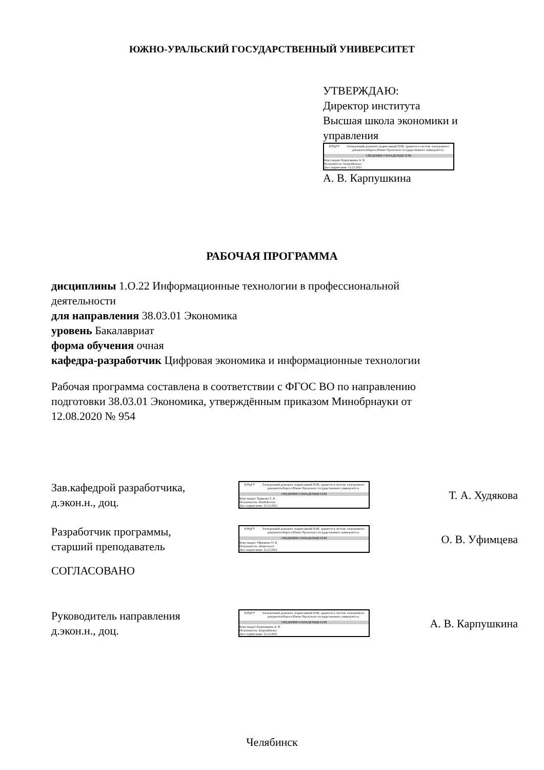ЮЖНО-УРАЛЬСКИЙ ГОСУДАРСТВЕННЫЙ УНИВЕРСИТЕТ
УТВЕРЖДАЮ:
Директор института
Высшая школа экономики и управления
ЮУрГУ Электронный документ, подписанный ПЭП, хранится в системе электронного документооборота Южно-Уральского государственного университета
СВЕДЕНИЯ О ВЛАДЕЛЬЦЕ ПЭП
Кому выдан: Карпушкина А. В.
Пользователь: karpushkinaav
Дата подписания: 13.12.2021
А. В. Карпушкина
РАБОЧАЯ ПРОГРАММА
дисциплины 1.О.22 Информационные технологии в профессиональной деятельности
для направления 38.03.01 Экономика
уровень Бакалавриат
форма обучения очная
кафедра-разработчик Цифровая экономика и информационные технологии
Рабочая программа составлена в соответствии с ФГОС ВО по направлению подготовки 38.03.01 Экономика, утверждённым приказом Минобрнауки от 12.08.2020 № 954
Зав.кафедрой разработчика,
д.экон.н., доц.
ЮУрГУ Электронный документ, подписанный ПЭП, хранится в системе электронного документооборота Южно-Уральского государственного университета
СВЕДЕНИЯ О ВЛАДЕЛЬЦЕ ПЭП
Кому выдан: Худякова Т. А.
Пользователь: khudiakovata
Дата подписания: 13.12.2021
Т. А. Худякова
Разработчик программы,
старший преподаватель
ЮУрГУ Электронный документ, подписанный ПЭП, хранится в системе электронного документооборота Южно-Уральского государственного университета
СВЕДЕНИЯ О ВЛАДЕЛЬЦЕ ПЭП
Кому выдан: Уфимцева О. В.
Пользователь: ufimtcevaov
Дата подписания: 12.12.2021
О. В. Уфимцева
СОГЛАСОВАНО
Руководитель направления
д.экон.н., доц.
ЮУрГУ Электронный документ, подписанный ПЭП, хранится в системе электронного документооборота Южно-Уральского государственного университета
СВЕДЕНИЯ О ВЛАДЕЛЬЦЕ ПЭП
Кому выдан: Карпушкина А. В.
Пользователь: karpushkinaav
Дата подписания: 13.12.2021
А. В. Карпушкина
Челябинск